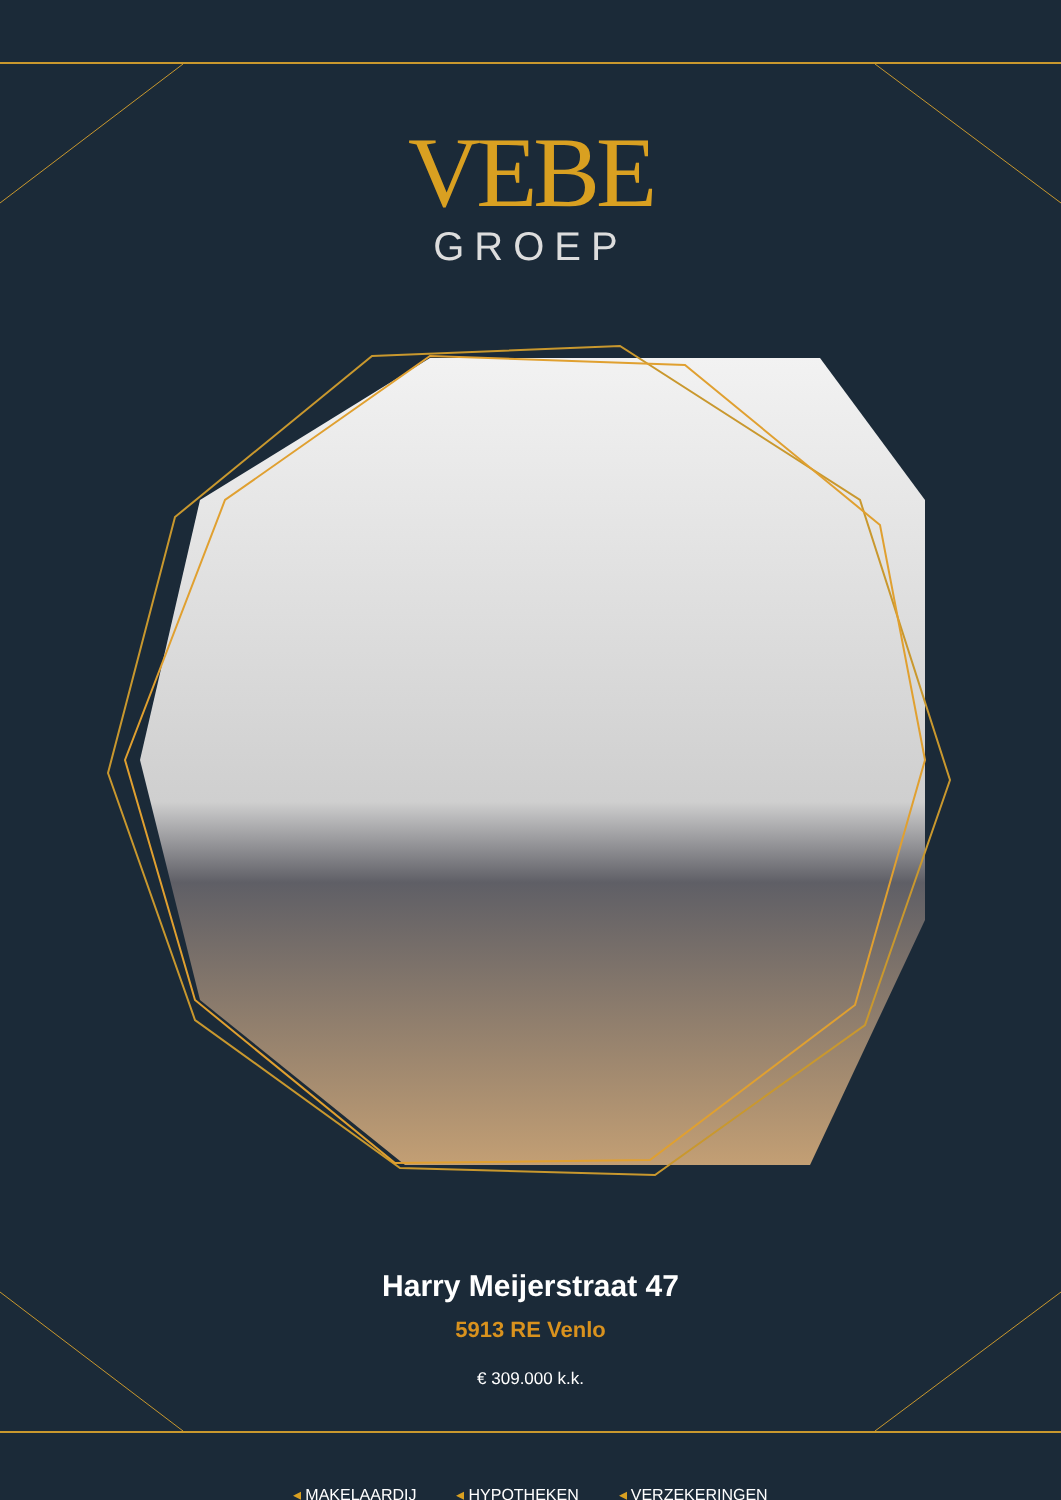VEBE
GROEP
Harry Meijerstraat 47
5913 RE Venlo
€ 309.000 k.k.
◂ MAKELAARDIJ ◂ HYPOTHEKEN ◂ VERZEKERINGEN